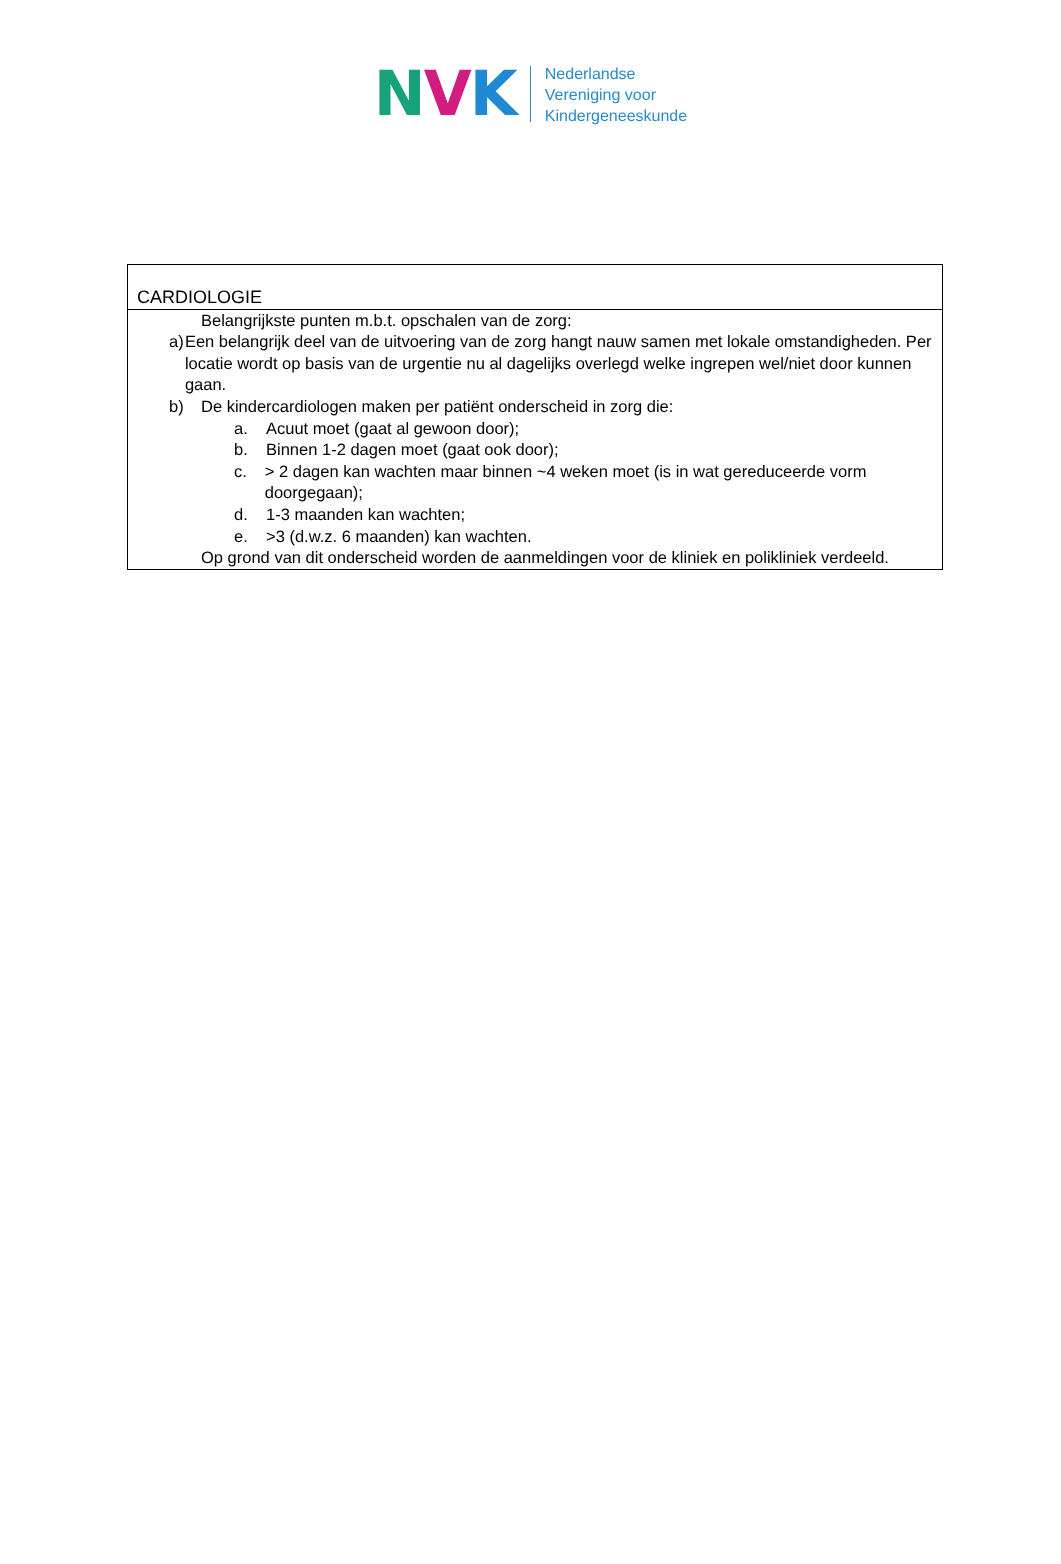NVK
Nederlandse
Vereniging voor
Kindergeneeskunde
CARDIOLOGIE
Belangrijkste punten m.b.t. opschalen van de zorg:
a) Een belangrijk deel van de uitvoering van de zorg hangt nauw samen met lokale omstandigheden. Per locatie wordt op basis van de urgentie nu al dagelijks overlegd welke ingrepen wel/niet door kunnen gaan.
b) De kindercardiologen maken per patiënt onderscheid in zorg die:
a. Acuut moet (gaat al gewoon door);
b. Binnen 1-2 dagen moet (gaat ook door);
c. > 2 dagen kan wachten maar binnen ~4 weken moet (is in wat gereduceerde vorm doorgegaan);
d. 1-3 maanden kan wachten;
e. >3 (d.w.z. 6 maanden) kan wachten.
Op grond van dit onderscheid worden de aanmeldingen voor de kliniek en polikliniek verdeeld.